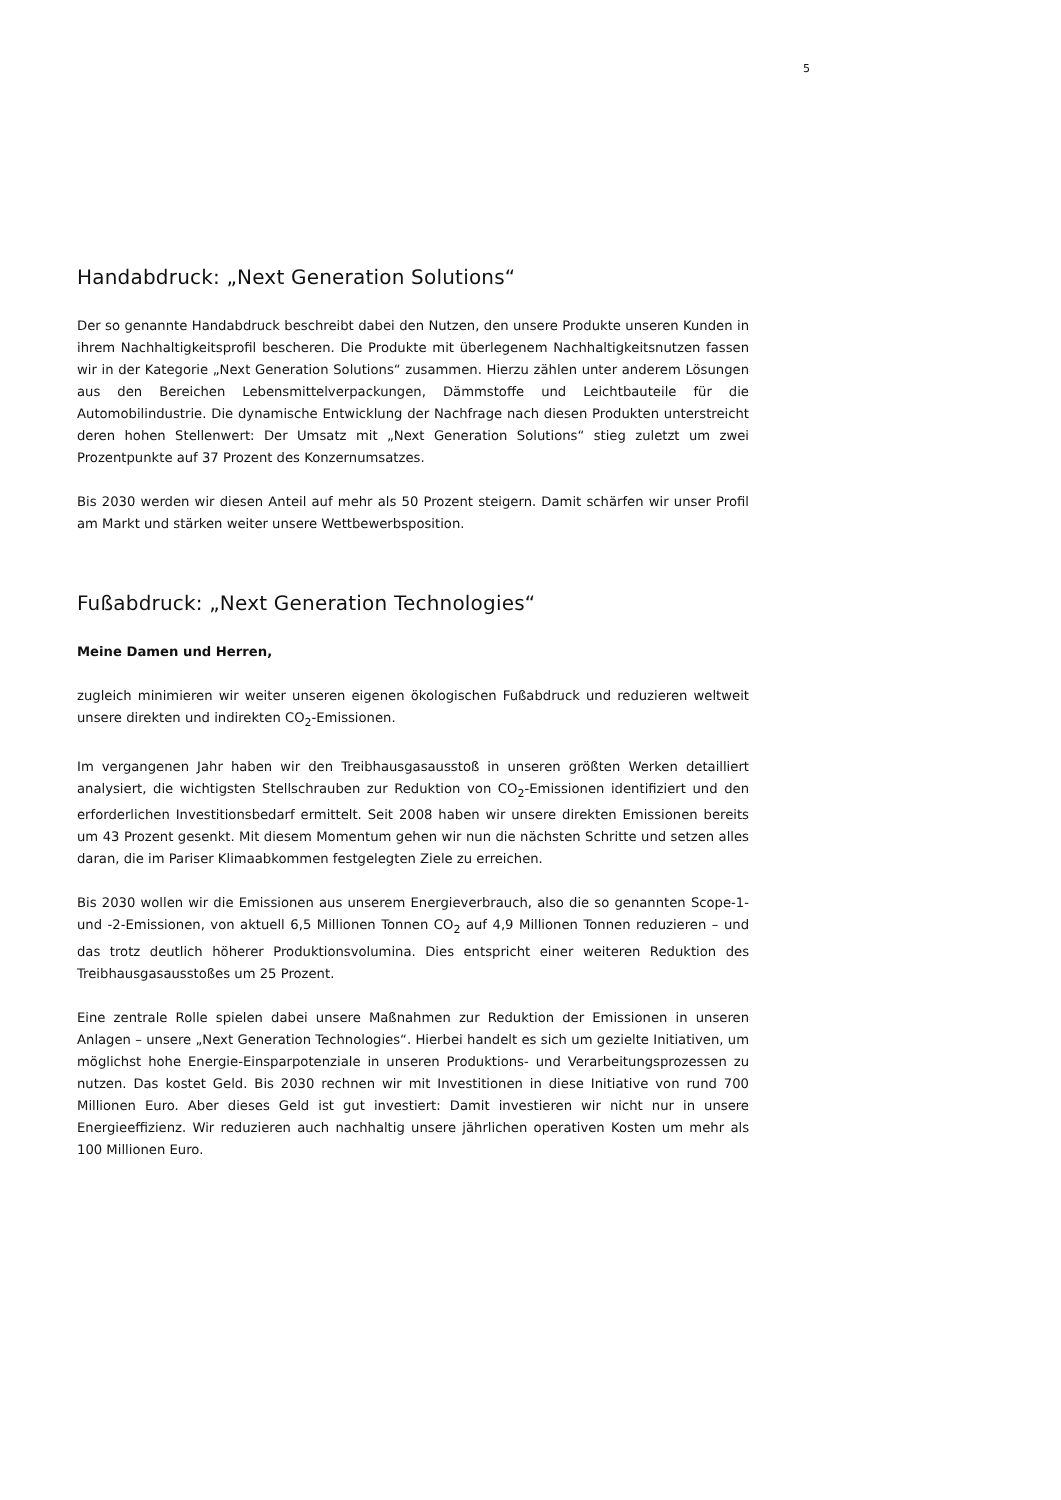5
Handabdruck: „Next Generation Solutions“
Der so genannte Handabdruck beschreibt dabei den Nutzen, den unsere Produkte unseren Kunden in ihrem Nachhaltigkeitsprofil bescheren. Die Produkte mit überlegenem Nachhaltigkeitsnutzen fassen wir in der Kategorie „Next Generation Solutions“ zusammen. Hierzu zählen unter anderem Lösungen aus den Bereichen Lebensmittelverpackungen, Dämmstoffe und Leichtbauteile für die Automobilindustrie. Die dynamische Entwicklung der Nachfrage nach diesen Produkten unterstreicht deren hohen Stellenwert: Der Umsatz mit „Next Generation Solutions“ stieg zuletzt um zwei Prozentpunkte auf 37 Prozent des Konzernumsatzes.
Bis 2030 werden wir diesen Anteil auf mehr als 50 Prozent steigern. Damit schärfen wir unser Profil am Markt und stärken weiter unsere Wettbewerbsposition.
Fußabdruck: „Next Generation Technologies“
Meine Damen und Herren,
zugleich minimieren wir weiter unseren eigenen ökologischen Fußabdruck und reduzieren weltweit unsere direkten und indirekten CO<sub>2</sub>-Emissionen.
Im vergangenen Jahr haben wir den Treibhausgasausstoß in unseren größten Werken detailliert analysiert, die wichtigsten Stellschrauben zur Reduktion von CO<sub>2</sub>-Emissionen identifiziert und den erforderlichen Investitionsbedarf ermittelt. Seit 2008 haben wir unsere direkten Emissionen bereits um 43 Prozent gesenkt. Mit diesem Momentum gehen wir nun die nächsten Schritte und setzen alles daran, die im Pariser Klimaabkommen festgelegten Ziele zu erreichen.
Bis 2030 wollen wir die Emissionen aus unserem Energieverbrauch, also die so genannten Scope-1- und -2-Emissionen, von aktuell 6,5 Millionen Tonnen CO<sub>2</sub> auf 4,9 Millionen Tonnen reduzieren – und das trotz deutlich höherer Produktionsvolumina. Dies entspricht einer weiteren Reduktion des Treibhausgasausstoßes um 25 Prozent.
Eine zentrale Rolle spielen dabei unsere Maßnahmen zur Reduktion der Emissionen in unseren Anlagen – unsere „Next Generation Technologies“. Hierbei handelt es sich um gezielte Initiativen, um möglichst hohe Energie-Einsparpotenziale in unseren Produktions- und Verarbeitungsprozessen zu nutzen. Das kostet Geld. Bis 2030 rechnen wir mit Investitionen in diese Initiative von rund 700 Millionen Euro. Aber dieses Geld ist gut investiert: Damit investieren wir nicht nur in unsere Energieeffizienz. Wir reduzieren auch nachhaltig unsere jährlichen operativen Kosten um mehr als 100 Millionen Euro.